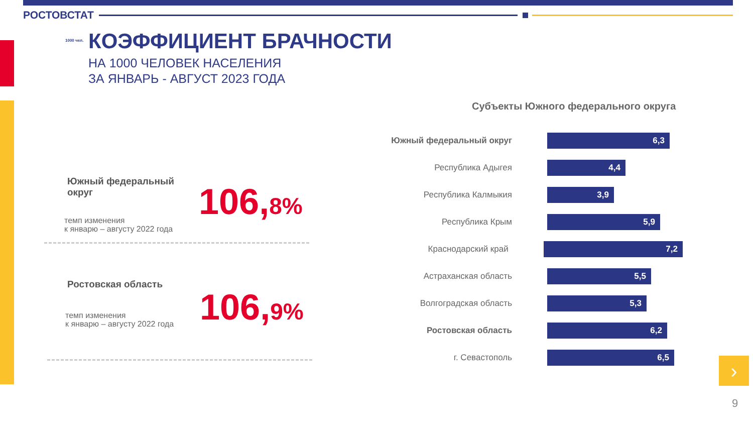РОСТОВСТАТ
1000 чел.
КОЭФФИЦИЕНТ БРАЧНОСТИ
НА 1000 ЧЕЛОВЕК НАСЕЛЕНИЯ
ЗА ЯНВАРЬ - АВГУСТ 2023 ГОДА
Южный федеральный
округ
темп изменения
к январю – августу 2022 года
106,8%
Ростовская область
темп изменения
к январю – августу 2022 года
106,9%
Субъекты Южного федерального округа
Южный федеральный округ
6,3
Республика Адыгея
4,4
Республика Калмыкия
3,9
Республика Крым
5,9
Краснодарский край
7,2
Астраханская область
5,5
Волгоградская область
5,3
Ростовская область
6,2
г. Севастополь
6,5
›
9